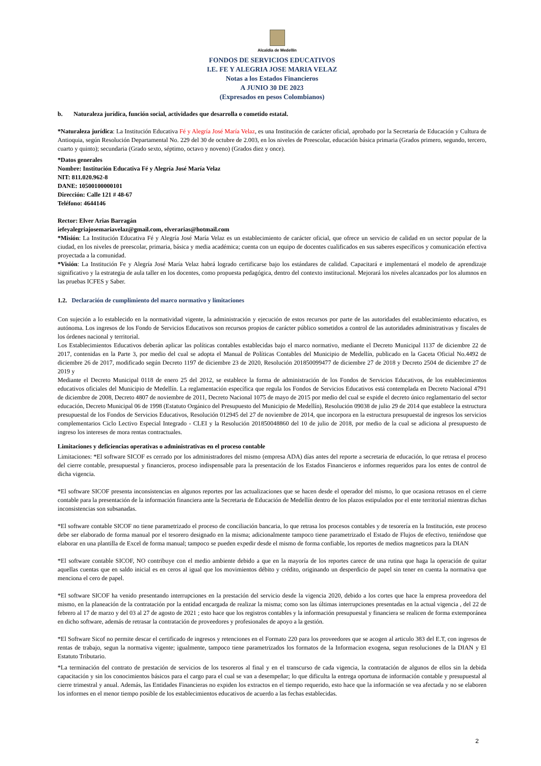Alcaldía de Medellín
FONDOS DE SERVICIOS EDUCATIVOS
I.E. FE Y ALEGRIA JOSE MARIA VELAZ
Notas a los Estados Financieros
A JUNIO 30 DE 2023
(Expresados en pesos Colombianos)
b. Naturaleza jurídica, función social, actividades que desarrolla o cometido estatal.
*Naturaleza jurídica: La Institución Educativa Fé y Alegría José María Velaz, es una Institución de carácter oficial, aprobado por la Secretaría de Educación y Cultura de Antioquia, según Resolución Departamental No. 229 del 30 de octubre de 2.003, en los niveles de Preescolar, educación básica primaria (Grados primero, segundo, tercero, cuarto y quinto); secundaria (Grado sexto, séptimo, octavo y noveno) (Grados diez y once).
*Datos generales
Nombre: Institución Educativa Fé y Alegría José María Velaz
NIT: 811.020.962-8
DANE: 10500100000101
Dirección: Calle 121 # 48-67
Teléfono: 4644146
Rector: Elver Arias Barragán
iefeyalegriajosemariavelaz@gmail.com, elverarias@hotmail.com
*Misión: La Institución Educativa Fé y Alegría José María Velaz es un establecimiento de carácter oficial, que ofrece un servicio de calidad en un sector popular de la ciudad, en los niveles de preescolar, primaria, básica y media académica; cuenta con un equipo de docentes cualificados en sus saberes específicos y comunicación efectiva proyectada a la comunidad.
*Visión: La Institución Fe y Alegría José María Velaz habrá logrado certificarse bajo los estándares de calidad. Capacitará e implementará el modelo de aprendizaje significativo y la estrategia de aula taller en los docentes, como propuesta pedagógica, dentro del contexto institucional. Mejorará los niveles alcanzados por los alumnos en las pruebas ICFES y Saber.
1.2. Declaración de cumplimiento del marco normativo y limitaciones
Con sujeción a lo establecido en la normatividad vigente, la administración y ejecución de estos recursos por parte de las autoridades del establecimiento educativo, es autónoma. Los ingresos de los Fondo de Servicios Educativos son recursos propios de carácter público sometidos a control de las autoridades administrativas y fiscales de los órdenes nacional y territorial.
Los Establecimientos Educativos deberán aplicar las políticas contables establecidas bajo el marco normativo, mediante el Decreto Municipal 1137 de diciembre 22 de 2017, contenidas en la Parte 3, por medio del cual se adopta el Manual de Políticas Contables del Municipio de Medellín, publicado en la Gaceta Oficial No.4492 de diciembre 26 de 2017, modificado según Decreto 1197 de diciembre 23 de 2020, Resolución 201850099477 de diciembre 27 de 2018 y Decreto 2504 de diciembre 27 de 2019 y
Mediante el Decreto Municipal 0118 de enero 25 del 2012, se establece la forma de administración de los Fondos de Servicios Educativos, de los establecimientos educativos oficiales del Municipio de Medellín. La reglamentación específica que regula los Fondos de Servicios Educativos está contemplada en Decreto Nacional 4791 de diciembre de 2008, Decreto 4807 de noviembre de 2011, Decreto Nacional 1075 de mayo de 2015 por medio del cual se expide el decreto único reglamentario del sector educación, Decreto Municipal 06 de 1998 (Estatuto Orgánico del Presupuesto del Municipio de Medellín), Resolución 09038 de julio 29 de 2014 que establece la estructura presupuestal de los Fondos de Servicios Educativos, Resolución 012945 del 27 de noviembre de 2014, que incorpora en la estructura presupuestal de ingresos los servicios complementarios Ciclo Lectivo Especial Integrado - CLEI y la Resolución 201850048860 del 10 de julio de 2018, por medio de la cual se adiciona al presupuesto de ingreso los intereses de mora rentas contractuales.
Limitaciones y deficiencias operativas o administrativas en el proceso contable
Limitaciones: *El software SICOF es cerrado por los administradores del mismo (empresa ADA) días antes del reporte a secretaria de educación, lo que retrasa el proceso del cierre contable, presupuestal y financieros, proceso indispensable para la presentación de los Estados Financieros e informes requeridos para los entes de control de dicha vigencia.
*El software SICOF presenta inconsistencias en algunos reportes por las actualizaciones que se hacen desde el operador del mismo, lo que ocasiona retrasos en el cierre contable para la presentación de la información financiera ante la Secretaria de Educación de Medellín dentro de los plazos estipulados por el ente territorial mientras dichas inconsistencias son subsanadas.
*El software contable SICOF no tiene parametrizado el proceso de conciliación bancaria, lo que retrasa los procesos contables y de tesorería en la Institución, este proceso debe ser elaborado de forma manual por el tesorero designado en la misma; adicionalmente tampoco tiene parametrizado el Estado de Flujos de efectivo, teniéndose que elaborar en una plantilla de Excel de forma manual; tampoco se pueden expedir desde el mismo de forma confiable, los reportes de medios magneticos para la DIAN
*El software contable SICOF, NO contribuye con el medio ambiente debido a que en la mayoría de los reportes carece de una rutina que haga la operación de quitar aquellas cuentas que en saldo inicial es en ceros al igual que los movimientos débito y crédito, originando un desperdicio de papel sin tener en cuenta la normativa que menciona el cero de papel.
*El software SICOF ha venido presentando interrupciones en la prestación del servicio desde la vigencia 2020, debido a los cortes que hace la empresa proveedora del mismo, en la planeación de la contratación por la entidad encargada de realizar la misma; como son las últimas interrupciones presentadas en la actual vigencia , del 22 de febrero al 17 de marzo y del 03 al 27 de agosto de 2021 ; esto hace que los registros contables y la información presupuestal y financiera se realicen de forma extemporánea en dicho software, además de retrasar la contratación de proveedores y profesionales de apoyo a la gestión.
*El Software Sicof no permite descar el certificado de ingresos y retenciones en el Formato 220 para los proveedores que se acogen al articulo 383 del E.T, con ingresos de rentas de trabajo, segun la normativa vigente; igualmente, tampoco tiene parametrizados los formatos de la Informacion exogena, segun resoluciones de la DIAN y El Estatuto Tributario.
*La terminación del contrato de prestación de servicios de los tesoreros al final y en el transcurso de cada vigencia, la contratación de algunos de ellos sin la debida capacitación y sin los conocimientos básicos para el cargo para el cual se van a desempeñar; lo que dificulta la entrega oportuna de información contable y presupuestal al cierre trimestral y anual. Además, las Entidades Financieras no expiden los extractos en el tiempo requerido, esto hace que la información se vea afectada y no se elaboren los informes en el menor tiempo posible de los establecimientos educativos de acuerdo a las fechas establecidas.
2